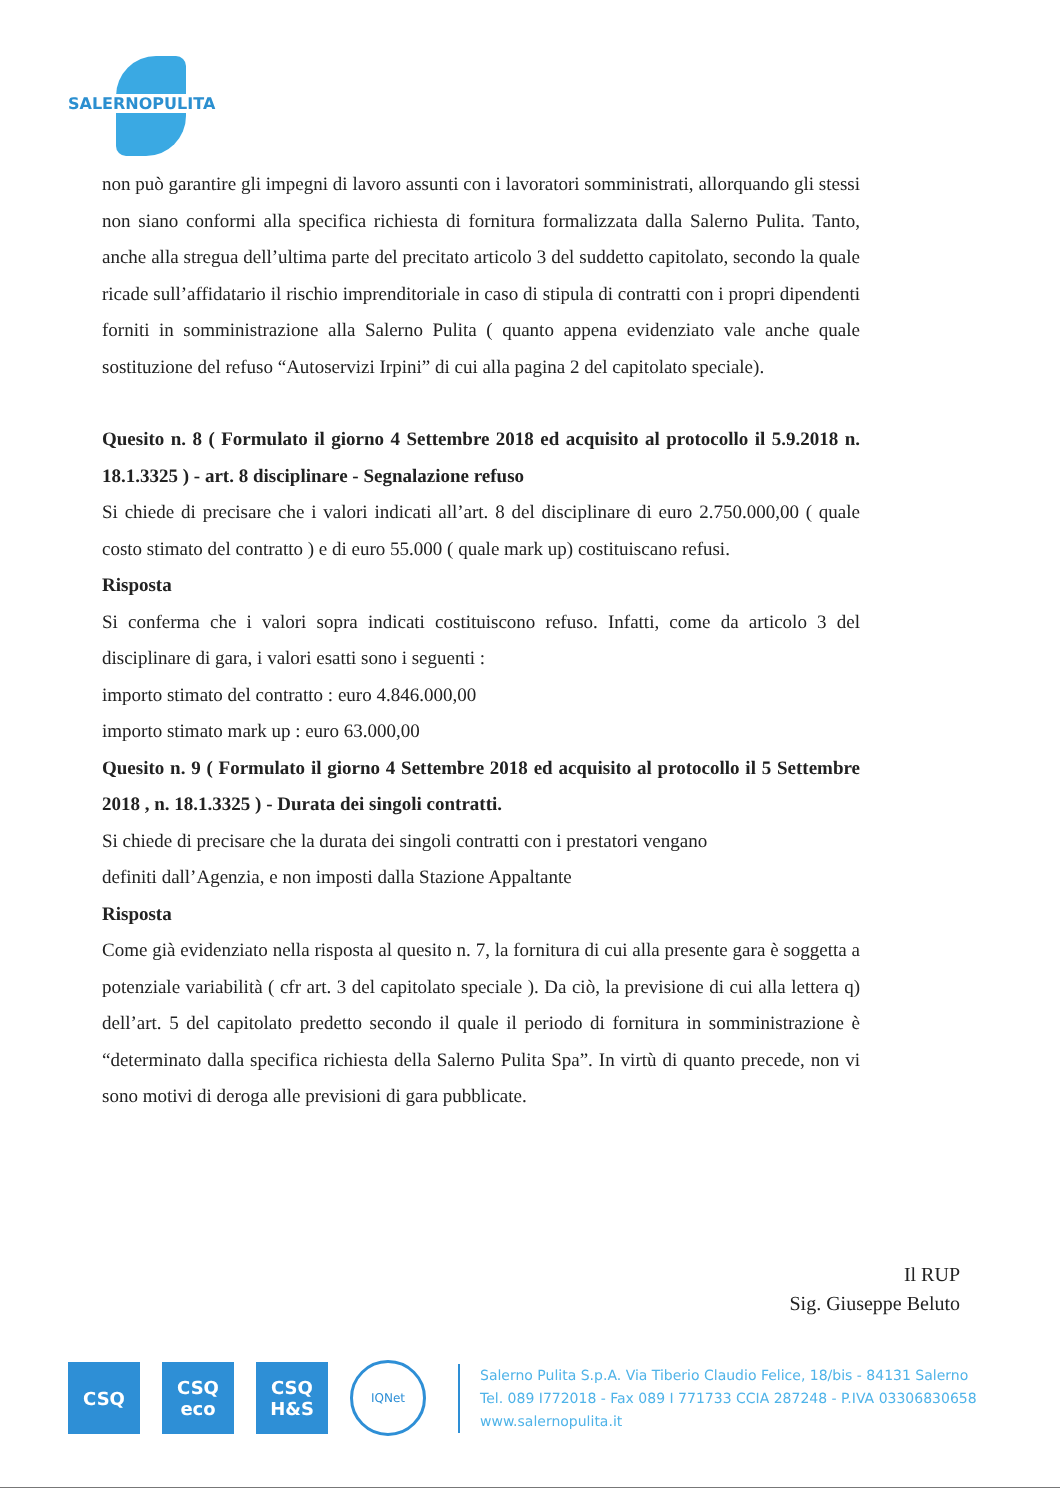SALERNOPULITA
non può garantire gli impegni di lavoro assunti con i lavoratori somministrati, allorquando gli stessi non siano conformi alla specifica richiesta di fornitura formalizzata dalla Salerno Pulita. Tanto, anche alla stregua dell’ultima parte del precitato articolo 3 del suddetto capitolato, secondo la quale ricade sull’affidatario il rischio imprenditoriale in caso di stipula di contratti con i propri dipendenti forniti in somministrazione alla Salerno Pulita ( quanto appena evidenziato vale anche quale sostituzione del refuso “Autoservizi Irpini” di cui alla pagina 2 del capitolato speciale).
Quesito n. 8 ( Formulato il giorno 4 Settembre 2018 ed acquisito al protocollo il 5.9.2018 n. 18.1.3325 ) - art. 8 disciplinare - Segnalazione refuso
Si chiede di precisare che i valori indicati all’art. 8 del disciplinare di euro 2.750.000,00 ( quale costo stimato del contratto ) e di euro 55.000 ( quale mark up) costituiscano refusi.
Risposta
Si conferma che i valori sopra indicati costituiscono refuso. Infatti, come da articolo 3 del disciplinare di gara, i valori esatti sono i seguenti :
importo stimato del contratto : euro 4.846.000,00
importo stimato mark up : euro 63.000,00
Quesito n. 9 ( Formulato il giorno 4 Settembre 2018 ed acquisito al protocollo il 5 Settembre 2018 , n. 18.1.3325 ) - Durata dei singoli contratti.
Si chiede di precisare che la durata dei singoli contratti con i prestatori vengano
definiti dall’Agenzia, e non imposti dalla Stazione Appaltante
Risposta
Come già evidenziato nella risposta al quesito n. 7, la fornitura di cui alla presente gara è soggetta a potenziale variabilità ( cfr art. 3 del capitolato speciale ). Da ciò, la previsione di cui alla lettera q) dell’art. 5 del capitolato predetto secondo il quale il periodo di fornitura in somministrazione è “determinato dalla specifica richiesta della Salerno Pulita Spa”. In virtù di quanto precede, non vi sono motivi di deroga alle previsioni di gara pubblicate.
Il RUP
Sig. Giuseppe Beluto
CSQ
CSQ
eco
CSQ
H&S
IQNet
Salerno Pulita S.p.A. Via Tiberio Claudio Felice, 18/bis - 84131 Salerno
Tel. 089 I772018 - Fax 089 I 771733 CCIA 287248 - P.IVA 03306830658
www.salernopulita.it